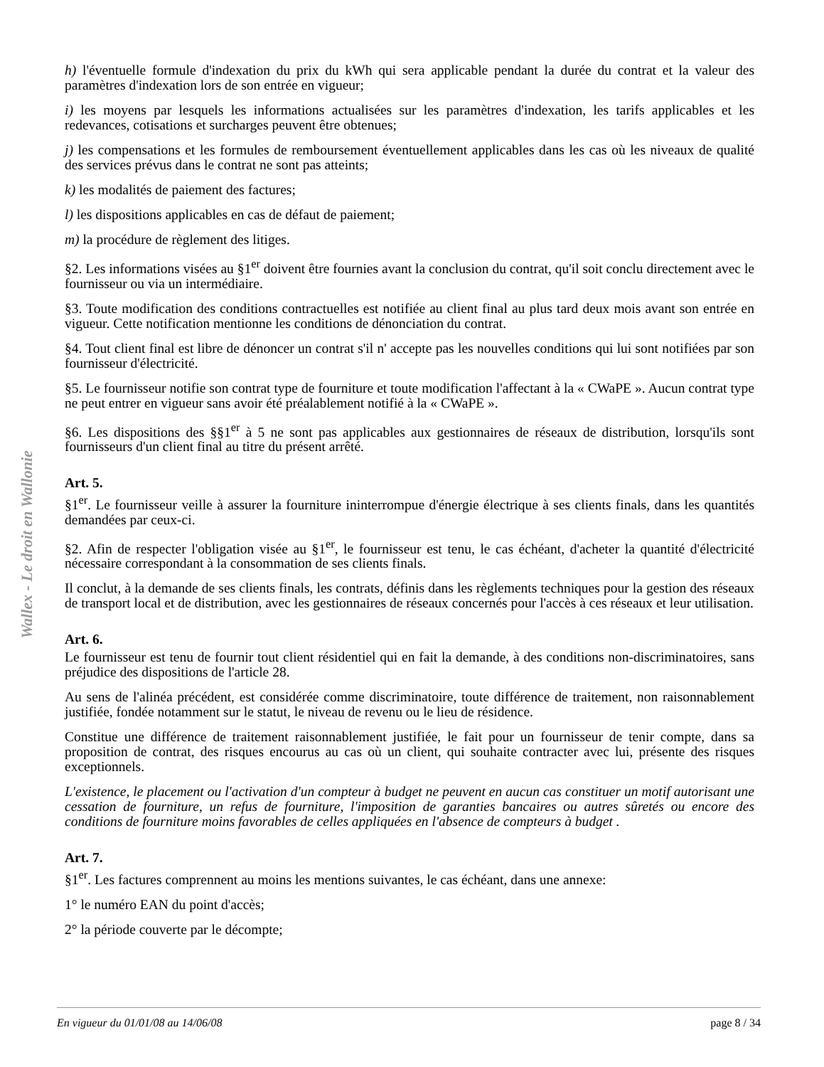Wallex - Le droit en Wallonie
h) l'éventuelle formule d'indexation du prix du kWh qui sera applicable pendant la durée du contrat et la valeur des paramètres d'indexation lors de son entrée en vigueur;
i) les moyens par lesquels les informations actualisées sur les paramètres d'indexation, les tarifs applicables et les redevances, cotisations et surcharges peuvent être obtenues;
j) les compensations et les formules de remboursement éventuellement applicables dans les cas où les niveaux de qualité des services prévus dans le contrat ne sont pas atteints;
k) les modalités de paiement des factures;
l) les dispositions applicables en cas de défaut de paiement;
m) la procédure de règlement des litiges.
§2. Les informations visées au §1<sup>er</sup> doivent être fournies avant la conclusion du contrat, qu'il soit conclu directement avec le fournisseur ou via un intermédiaire.
§3. Toute modification des conditions contractuelles est notifiée au client final au plus tard deux mois avant son entrée en vigueur. Cette notification mentionne les conditions de dénonciation du contrat.
§4. Tout client final est libre de dénoncer un contrat s'il n' accepte pas les nouvelles conditions qui lui sont notifiées par son fournisseur d'électricité.
§5. Le fournisseur notifie son contrat type de fourniture et toute modification l'affectant à la « CWaPE ». Aucun contrat type ne peut entrer en vigueur sans avoir été préalablement notifié à la « CWaPE ».
§6. Les dispositions des §§1<sup>er</sup> à 5 ne sont pas applicables aux gestionnaires de réseaux de distribution, lorsqu'ils sont fournisseurs d'un client final au titre du présent arrêté.
Art. 5.
§1<sup>er</sup>. Le fournisseur veille à assurer la fourniture ininterrompue d'énergie électrique à ses clients finals, dans les quantités demandées par ceux-ci.
§2. Afin de respecter l'obligation visée au §1<sup>er</sup>, le fournisseur est tenu, le cas échéant, d'acheter la quantité d'électricité nécessaire correspondant à la consommation de ses clients finals.
Il conclut, à la demande de ses clients finals, les contrats, définis dans les règlements techniques pour la gestion des réseaux de transport local et de distribution, avec les gestionnaires de réseaux concernés pour l'accès à ces réseaux et leur utilisation.
Art. 6.
Le fournisseur est tenu de fournir tout client résidentiel qui en fait la demande, à des conditions non-discriminatoires, sans préjudice des dispositions de l'article 28.
Au sens de l'alinéa précédent, est considérée comme discriminatoire, toute différence de traitement, non raisonnablement justifiée, fondée notamment sur le statut, le niveau de revenu ou le lieu de résidence.
Constitue une différence de traitement raisonnablement justifiée, le fait pour un fournisseur de tenir compte, dans sa proposition de contrat, des risques encourus au cas où un client, qui souhaite contracter avec lui, présente des risques exceptionnels.
L'existence, le placement ou l'activation d'un compteur à budget ne peuvent en aucun cas constituer un motif autorisant une cessation de fourniture, un refus de fourniture, l'imposition de garanties bancaires ou autres sûretés ou encore des conditions de fourniture moins favorables de celles appliquées en l'absence de compteurs à budget .
Art. 7.
§1<sup>er</sup>. Les factures comprennent au moins les mentions suivantes, le cas échéant, dans une annexe:
1° le numéro EAN du point d'accès;
2° la période couverte par le décompte;
En vigueur du 01/01/08 au 14/06/08 page 8 / 34